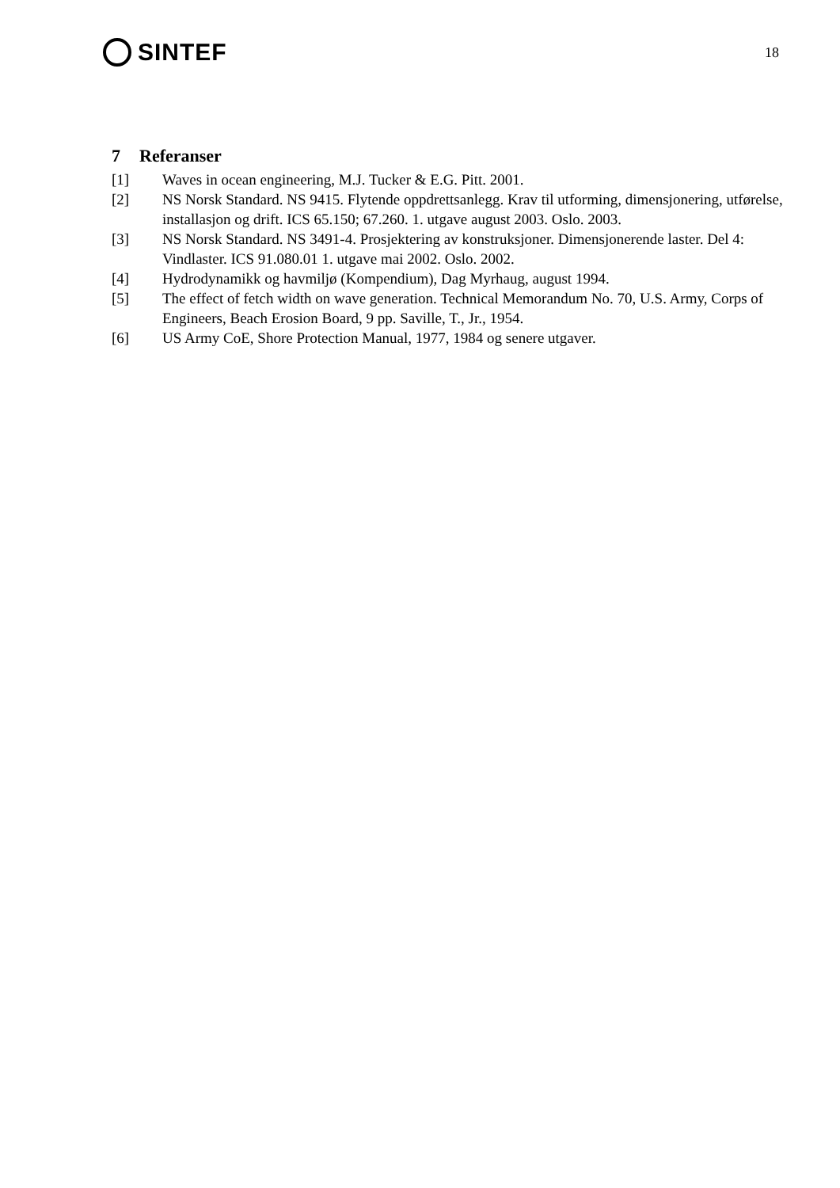SINTEF
18
7 Referanser
[1] Waves in ocean engineering, M.J. Tucker & E.G. Pitt. 2001.
[2] NS Norsk Standard. NS 9415. Flytende oppdrettsanlegg. Krav til utforming, dimensjonering, utførelse, installasjon og drift. ICS 65.150; 67.260. 1. utgave august 2003. Oslo. 2003.
[3] NS Norsk Standard. NS 3491-4. Prosjektering av konstruksjoner. Dimensjonerende laster. Del 4: Vindlaster. ICS 91.080.01 1. utgave mai 2002. Oslo. 2002.
[4] Hydrodynamikk og havmiljø (Kompendium), Dag Myrhaug, august 1994.
[5] The effect of fetch width on wave generation. Technical Memorandum No. 70, U.S. Army, Corps of Engineers, Beach Erosion Board, 9 pp. Saville, T., Jr., 1954.
[6] US Army CoE, Shore Protection Manual, 1977, 1984 og senere utgaver.